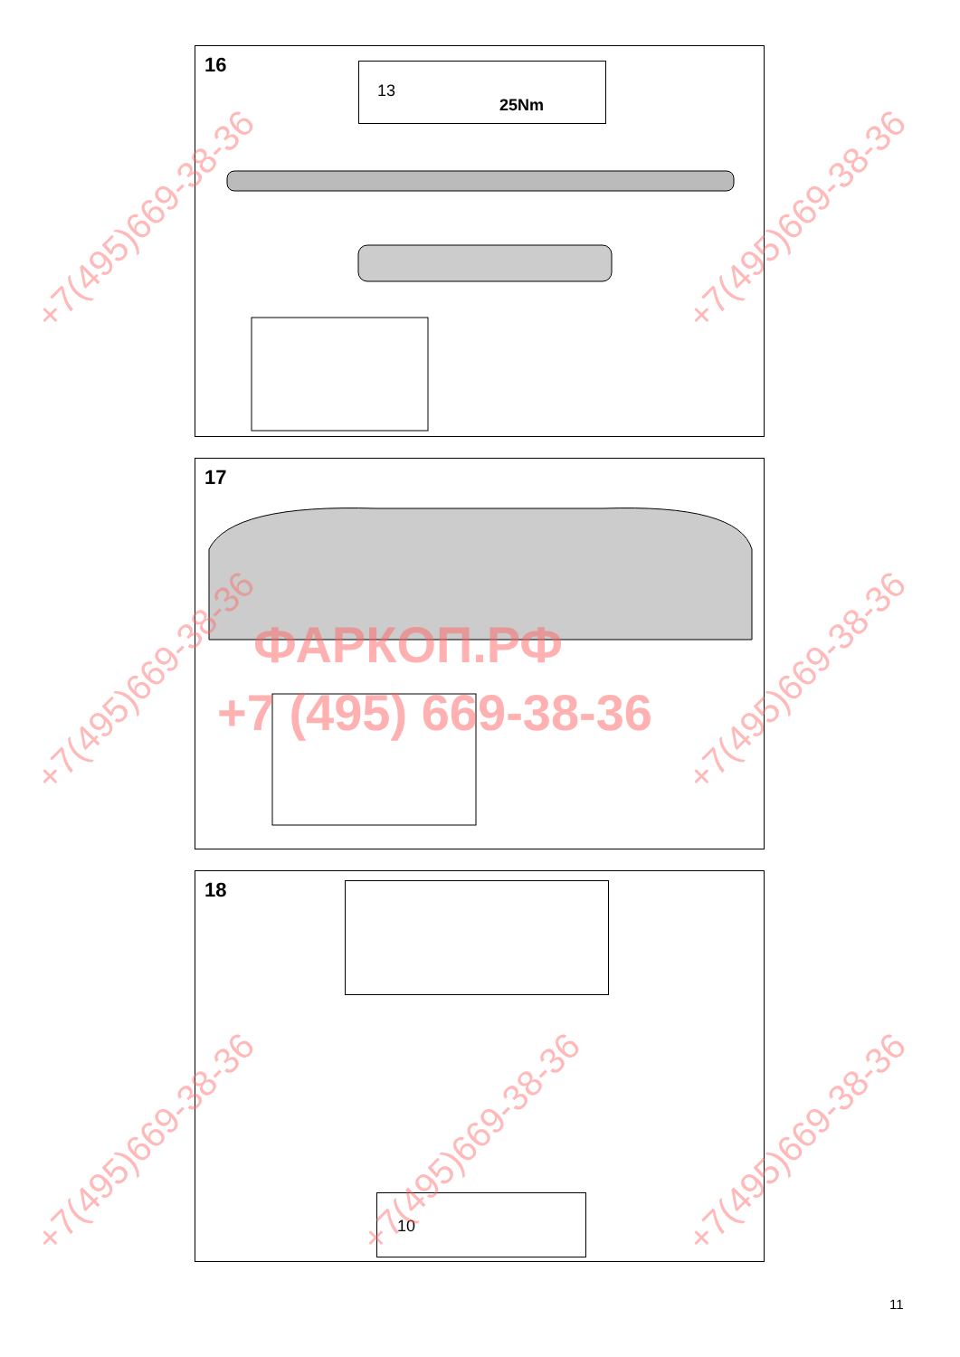16
13
25Nm
17
18
10
+7(495)669-38-36 +7(495)669-38-36
+7(495)669-38-36 +7(495)669-38-36
+7(495)669-38-36 +7(495)669-38-36 +7(495)669-38-36
ФАРКОП.РФ
+7 (495) 669-38-36
11